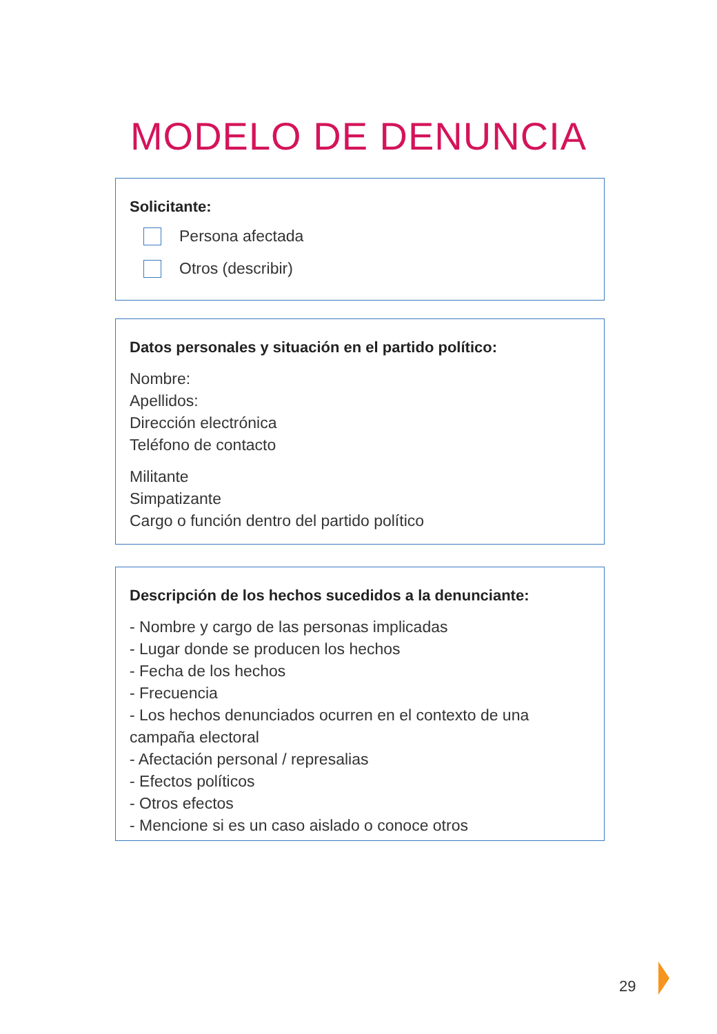MODELO DE DENUNCIA
Solicitante:
Persona afectada
Otros (describir)
Datos personales y situación en el partido político:
Nombre:
Apellidos:
Dirección electrónica
Teléfono de contacto
Militante
Simpatizante
Cargo o función dentro del partido político
Descripción de los hechos sucedidos a la denunciante:
- Nombre y cargo de las personas implicadas
- Lugar donde se producen los hechos
- Fecha de los hechos
- Frecuencia
- Los hechos denunciados ocurren en el contexto de una campaña electoral
- Afectación personal / represalias
- Efectos políticos
- Otros efectos
- Mencione si es un caso aislado o conoce otros
29